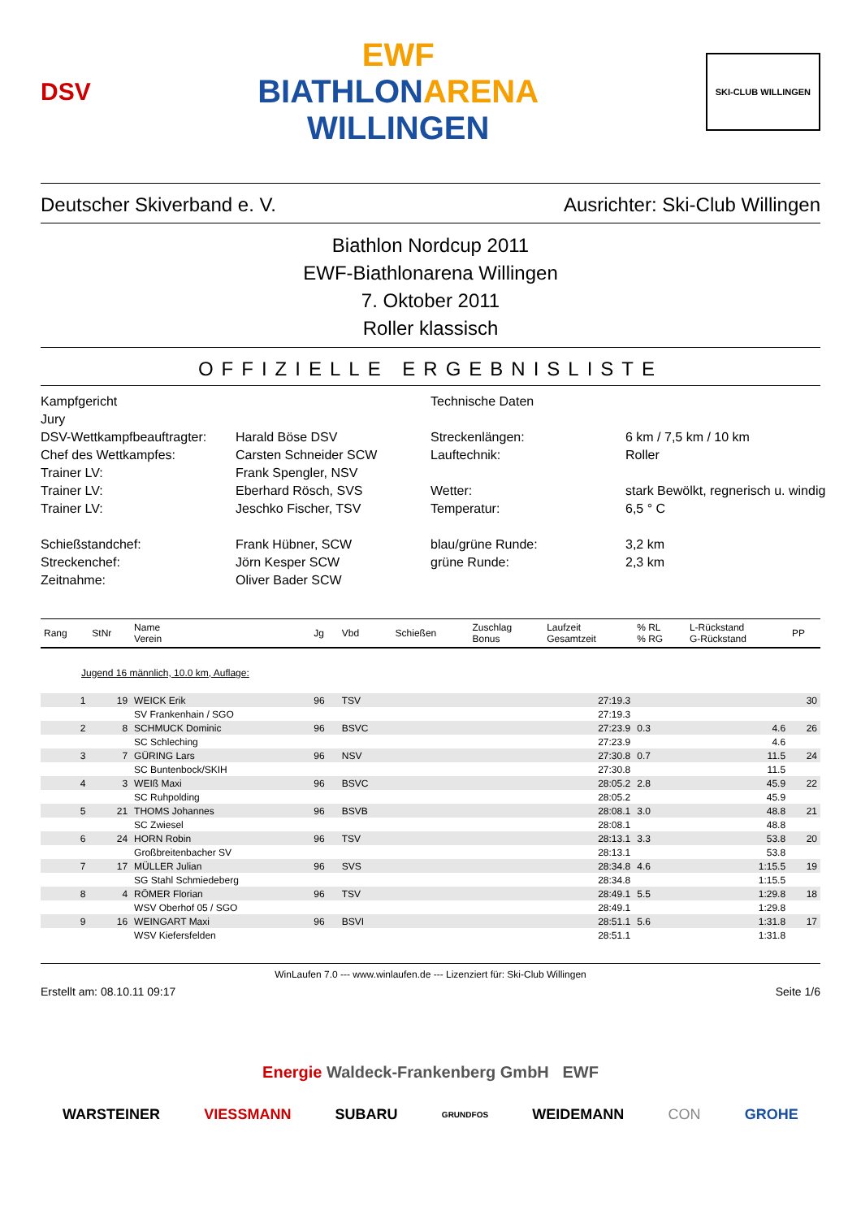DSV
EWF
BIATHLONARENA
WILLINGEN
SKI-CLUB WILLINGEN
Deutscher Skiverband e. V. Ausrichter: Ski-Club Willingen
Biathlon Nordcup 2011
EWF-Biathlonarena Willingen
7. Oktober 2011
Roller klassisch
OFFIZIELLE ERGEBNISLISTE
Kampfgericht
Technische Daten
Jury
DSV-Wettkampfbeauftragter:
Harald Böse DSV
Streckenlängen:
6 km / 7,5 km / 10 km
Chef des Wettkampfes:
Carsten Schneider SCW
Lauftechnik:
Roller
Trainer LV:
Frank Spengler, NSV
Trainer LV:
Eberhard Rösch, SVS
Wetter:
stark Bewölkt, regnerisch u. windig
Trainer LV:
Jeschko Fischer, TSV
Temperatur:
6,5 ° C
Schießstandchef:
Frank Hübner, SCW
blau/grüne Runde:
3,2 km
Streckenchef:
Jörn Kesper SCW
grüne Runde:
2,3 km
Zeitnahme:
Oliver Bader SCW
| Rang | StNr | Name Verein | Jg | Vbd | Schießen | Zuschlag Bonus | Laufzeit Gesamtzeit | % RL % RG | L-Rückstand G-Rückstand | PP |
| --- | --- | --- | --- | --- | --- | --- | --- | --- | --- | --- |
| Jugend 16 männlich, 10.0 km, Auflage: | | | | | | | | | | |
| 1 | 19 | WEICK Erik | 96 | TSV | | | 27:19.3 | | | 30 |
| | | SV Frankenhain / SGO | | | | | 27:19.3 | | | |
| 2 | 8 | SCHMUCK Dominic | 96 | BSVC | | | 27:23.9 | 0.3 | 4.6 | 26 |
| | | SC Schleching | | | | | 27:23.9 | | 4.6 | |
| 3 | 7 | GÜRING Lars | 96 | NSV | | | 27:30.8 | 0.7 | 11.5 | 24 |
| | | SC Buntenbock/SKIH | | | | | 27:30.8 | | 11.5 | |
| 4 | 3 | WEIß Maxi | 96 | BSVC | | | 28:05.2 | 2.8 | 45.9 | 22 |
| | | SC Ruhpolding | | | | | 28:05.2 | | 45.9 | |
| 5 | 21 | THOMS Johannes | 96 | BSVB | | | 28:08.1 | 3.0 | 48.8 | 21 |
| | | SC Zwiesel | | | | | 28:08.1 | | 48.8 | |
| 6 | 24 | HORN Robin | 96 | TSV | | | 28:13.1 | 3.3 | 53.8 | 20 |
| | | Großbreitenbacher SV | | | | | 28:13.1 | | 53.8 | |
| 7 | 17 | MÜLLER Julian | 96 | SVS | | | 28:34.8 | 4.6 | 1:15.5 | 19 |
| | | SG Stahl Schmiedeberg | | | | | 28:34.8 | | 1:15.5 | |
| 8 | 4 | RÖMER Florian | 96 | TSV | | | 28:49.1 | 5.5 | 1:29.8 | 18 |
| | | WSV Oberhof 05 / SGO | | | | | 28:49.1 | | 1:29.8 | |
| 9 | 16 | WEINGART Maxi | 96 | BSVI | | | 28:51.1 | 5.6 | 1:31.8 | 17 |
| | | WSV Kiefersfelden | | | | | 28:51.1 | | 1:31.8 | |
WinLaufen 7.0 --- www.winlaufen.de --- Lizenziert für: Ski-Club Willingen
Erstellt am: 08.10.11 09:17 Seite 1/6
Energie Waldeck-Frankenberg GmbH EWF
WARSTEINER VIESSMANN SUBARU GRUNDFOS WEIDEMANN CON GROHE